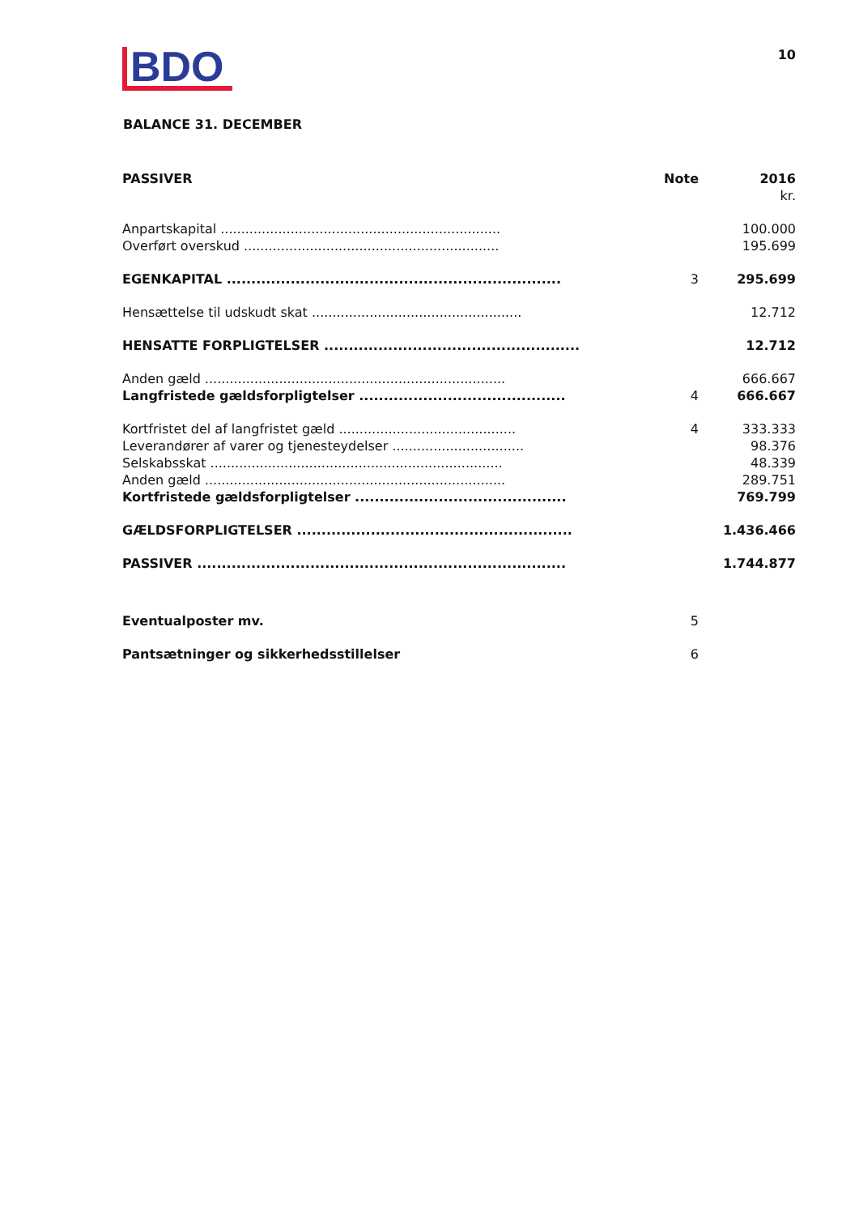BDO
10
BALANCE 31. DECEMBER
| PASSIVER | Note | 2016 |
| --- | --- | --- |
| | | kr. |
| Anpartskapital .................................................................... | | 100.000 |
| Overført overskud .............................................................. | | 195.699 |
| EGENKAPITAL .................................................................... | 3 | 295.699 |
| Hensættelse til udskudt skat ................................................... | | 12.712 |
| HENSATTE FORPLIGTELSER .................................................... | | 12.712 |
| Anden gæld ......................................................................... | | 666.667 |
| Langfristede gældsforpligtelser .......................................... | 4 | 666.667 |
| Kortfristet del af langfristet gæld ........................................... | 4 | 333.333 |
| Leverandører af varer og tjenesteydelser ................................ | | 98.376 |
| Selskabsskat ....................................................................... | | 48.339 |
| Anden gæld ......................................................................... | | 289.751 |
| Kortfristede gældsforpligtelser ........................................... | | 769.799 |
| GÆLDSFORPLIGTELSER ........................................................ | | 1.436.466 |
| PASSIVER ........................................................................... | | 1.744.877 |
| Eventualposter mv. | 5 | |
| Pantsætninger og sikkerhedsstillelser | 6 | |